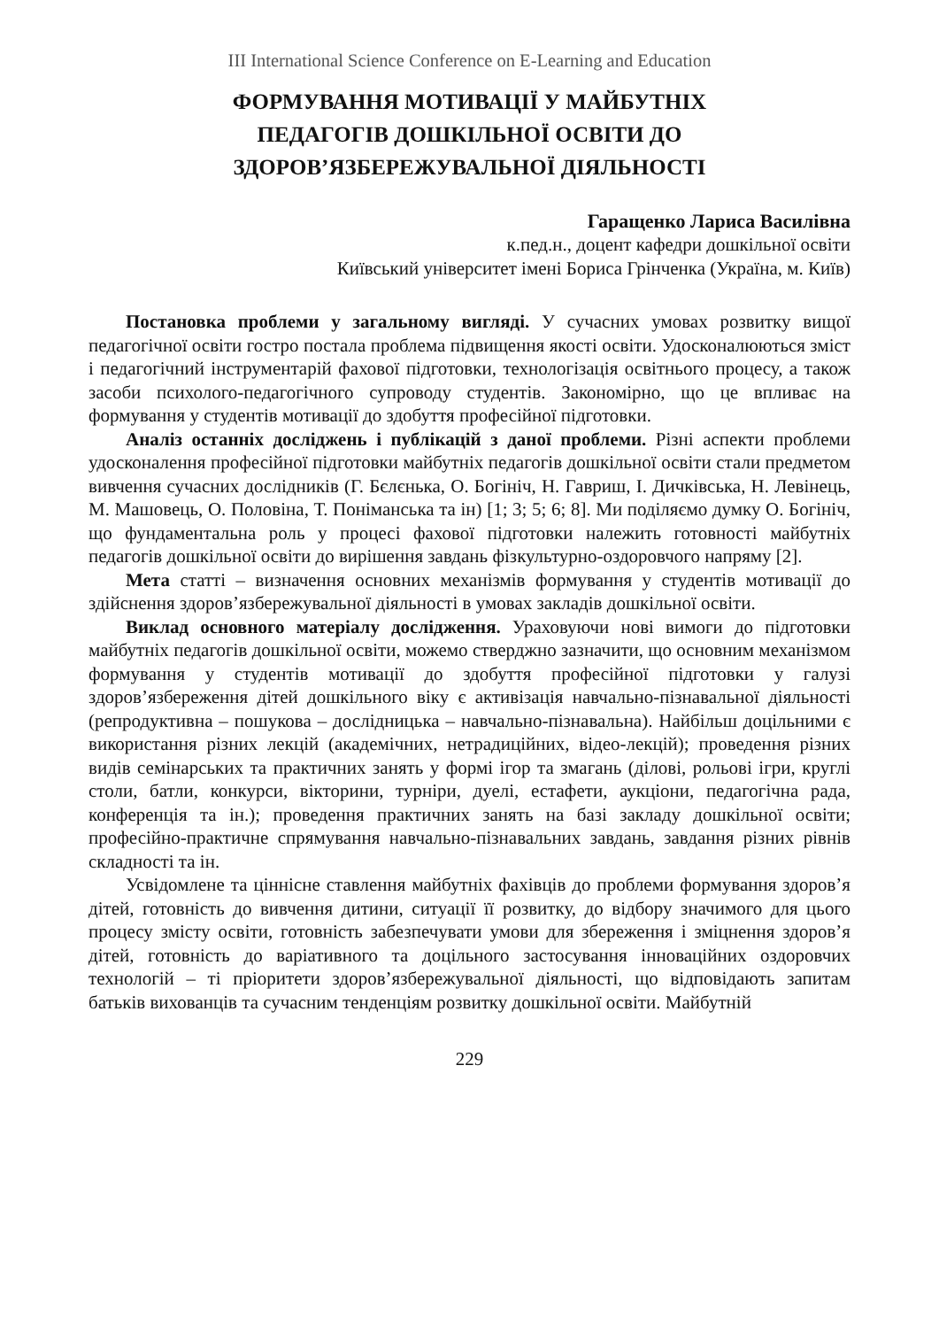III International Science Conference on E-Learning and Education
ФОРМУВАННЯ МОТИВАЦІЇ У МАЙБУТНІХ
ПЕДАГОГІВ ДОШКІЛЬНОЇ ОСВІТИ ДО
ЗДОРОВ’ЯЗБЕРЕЖУВАЛЬНОЇ ДІЯЛЬНОСТІ
Гаращенко Лариса Василівна
к.пед.н., доцент кафедри дошкільної освіти
Київський університет імені Бориса Грінченка (Україна, м. Київ)
Постановка проблеми у загальному вигляді. У сучасних умовах розвитку вищої педагогічної освіти гостро постала проблема підвищення якості освіти. Удосконалюються зміст і педагогічний інструментарій фахової підготовки, технологізація освітнього процесу, а також засоби психолого-педагогічного супроводу студентів. Закономірно, що це впливає на формування у студентів мотивації до здобуття професійної підготовки.
Аналіз останніх досліджень і публікацій з даної проблеми. Різні аспекти проблеми удосконалення професійної підготовки майбутніх педагогів дошкільної освіти стали предметом вивчення сучасних дослідників (Г. Бєлєнька, О. Богініч, Н. Гавриш, І. Дичківська, Н. Левінець, М. Машовець, О. Половіна, Т. Поніманська та ін) [1; 3; 5; 6; 8]. Ми поділяємо думку О. Богініч, що фундаментальна роль у процесі фахової підготовки належить готовності майбутніх педагогів дошкільної освіти до вирішення завдань фізкультурно-оздоровчого напряму [2].
Мета статті – визначення основних механізмів формування у студентів мотивації до здійснення здоров’язбережувальної діяльності в умовах закладів дошкільної освіти.
Виклад основного матеріалу дослідження. Ураховуючи нові вимоги до підготовки майбутніх педагогів дошкільної освіти, можемо стверджно зазначити, що основним механізмом формування у студентів мотивації до здобуття професійної підготовки у галузі здоров’язбереження дітей дошкільного віку є активізація навчально-пізнавальної діяльності (репродуктивна – пошукова – дослідницька – навчально-пізнавальна). Найбільш доцільними є використання різних лекцій (академічних, нетрадиційних, відео-лекцій); проведення різних видів семінарських та практичних занять у формі ігор та змагань (ділові, рольові ігри, круглі столи, батли, конкурси, вікторини, турніри, дуелі, естафети, аукціони, педагогічна рада, конференція та ін.); проведення практичних занять на базі закладу дошкільної освіти; професійно-практичне спрямування навчально-пізнавальних завдань, завдання різних рівнів складності та ін.
Усвідомлене та ціннісне ставлення майбутніх фахівців до проблеми формування здоров’я дітей, готовність до вивчення дитини, ситуації її розвитку, до відбору значимого для цього процесу змісту освіти, готовність забезпечувати умови для збереження і зміцнення здоров’я дітей, готовність до варіативного та доцільного застосування інноваційних оздоровчих технологій – ті пріоритети здоров’язбережувальної діяльності, що відповідають запитам батьків вихованців та сучасним тенденціям розвитку дошкільної освіти. Майбутній
229